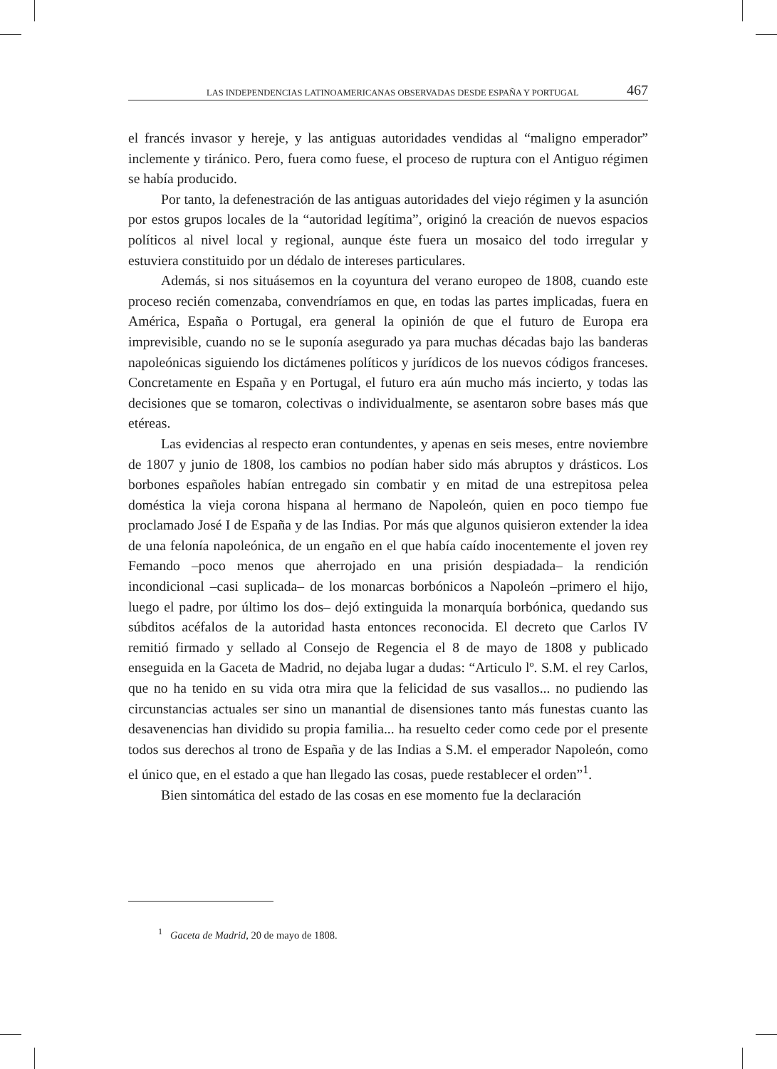LAS INDEPENDENCIAS LATINOAMERICANAS OBSERVADAS DESDE ESPAÑA Y PORTUGAL 467
el francés invasor y hereje, y las antiguas autoridades vendidas al “maligno emperador” inclemente y tiránico. Pero, fuera como fuese, el proceso de ruptura con el Antiguo régimen se había producido.
Por tanto, la defenestración de las antiguas autoridades del viejo régimen y la asunción por estos grupos locales de la “autoridad legítima”, originó la creación de nuevos espacios políticos al nivel local y regional, aunque éste fuera un mosaico del todo irregular y estuviera constituido por un dédalo de intereses particulares.
Además, si nos situásemos en la coyuntura del verano europeo de 1808, cuando este proceso recién comenzaba, convendríamos en que, en todas las partes implicadas, fuera en América, España o Portugal, era general la opinión de que el futuro de Europa era imprevisible, cuando no se le suponía asegurado ya para muchas décadas bajo las banderas napoleónicas siguiendo los dictámenes políticos y jurídicos de los nuevos códigos franceses. Concretamente en España y en Portugal, el futuro era aún mucho más incierto, y todas las decisiones que se tomaron, colectivas o individualmente, se asentaron sobre bases más que etéreas.
Las evidencias al respecto eran contundentes, y apenas en seis meses, entre noviembre de 1807 y junio de 1808, los cambios no podían haber sido más abruptos y drásticos. Los borbones españoles habían entregado sin combatir y en mitad de una estrepitosa pelea doméstica la vieja corona hispana al hermano de Napoleón, quien en poco tiempo fue proclamado José I de España y de las Indias. Por más que algunos quisieron extender la idea de una felonía napoleónica, de un engaño en el que había caído inocentemente el joven rey Femando –poco menos que aherrojado en una prisión despiadada– la rendición incondicional –casi suplicada– de los monarcas borbónicos a Napoleón –primero el hijo, luego el padre, por último los dos– dejó extinguida la monarquía borbónica, quedando sus súbditos acéfalos de la autoridad hasta entonces reconocida. El decreto que Carlos IV remitió firmado y sellado al Consejo de Regencia el 8 de mayo de 1808 y publicado enseguida en la Gaceta de Madrid, no dejaba lugar a dudas: “Articulo lº. S.M. el rey Carlos, que no ha tenido en su vida otra mira que la felicidad de sus vasallos... no pudiendo las circunstancias actuales ser sino un manantial de disensiones tanto más funestas cuanto las desavenencias han dividido su propia familia... ha resuelto ceder como cede por el presente todos sus derechos al trono de España y de las Indias a S.M. el emperador Napoleón, como el único que, en el estado a que han llegado las cosas, puede restablecer el orden”<sup>1</sup>.
Bien sintomática del estado de las cosas en ese momento fue la declaración
<sup>1</sup> Gaceta de Madrid, 20 de mayo de 1808.